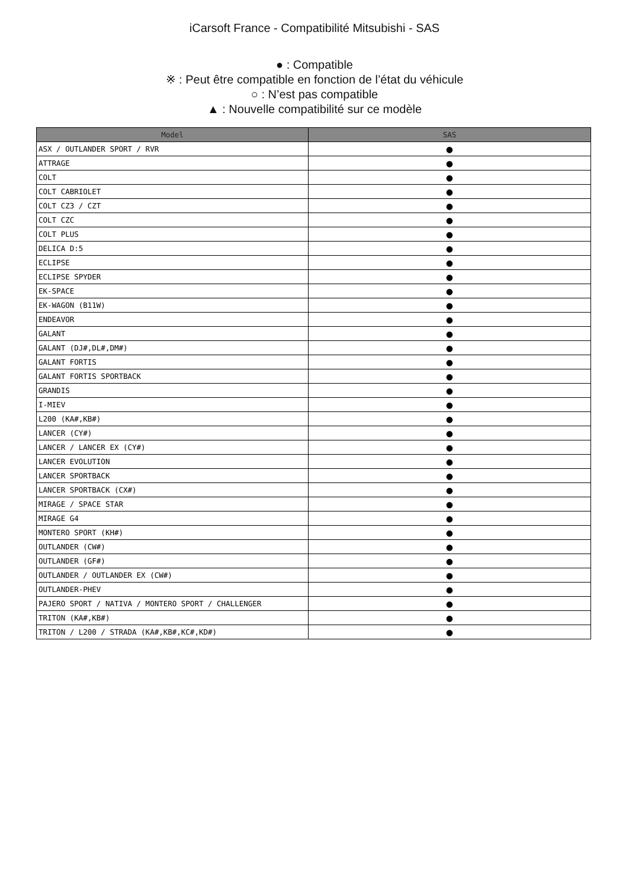iCarsoft France - Compatibilité Mitsubishi - SAS
● : Compatible
※ : Peut être compatible en fonction de l’état du véhicule
○ : N’est pas compatible
▲ : Nouvelle compatibilité sur ce modèle
| Model | SAS |
| --- | --- |
| ASX / OUTLANDER SPORT / RVR | ● |
| ATTRAGE | ● |
| COLT | ● |
| COLT CABRIOLET | ● |
| COLT CZ3 / CZT | ● |
| COLT CZC | ● |
| COLT PLUS | ● |
| DELICA D:5 | ● |
| ECLIPSE | ● |
| ECLIPSE SPYDER | ● |
| EK-SPACE | ● |
| EK-WAGON (B11W) | ● |
| ENDEAVOR | ● |
| GALANT | ● |
| GALANT (DJ#,DL#,DM#) | ● |
| GALANT FORTIS | ● |
| GALANT FORTIS SPORTBACK | ● |
| GRANDIS | ● |
| I-MIEV | ● |
| L200 (KA#,KB#) | ● |
| LANCER (CY#) | ● |
| LANCER / LANCER EX (CY#) | ● |
| LANCER EVOLUTION | ● |
| LANCER SPORTBACK | ● |
| LANCER SPORTBACK (CX#) | ● |
| MIRAGE / SPACE STAR | ● |
| MIRAGE G4 | ● |
| MONTERO SPORT (KH#) | ● |
| OUTLANDER (CW#) | ● |
| OUTLANDER (GF#) | ● |
| OUTLANDER / OUTLANDER EX (CW#) | ● |
| OUTLANDER-PHEV | ● |
| PAJERO SPORT / NATIVA / MONTERO SPORT / CHALLENGER | ● |
| TRITON (KA#,KB#) | ● |
| TRITON / L200 / STRADA (KA#,KB#,KC#,KD#) | ● |